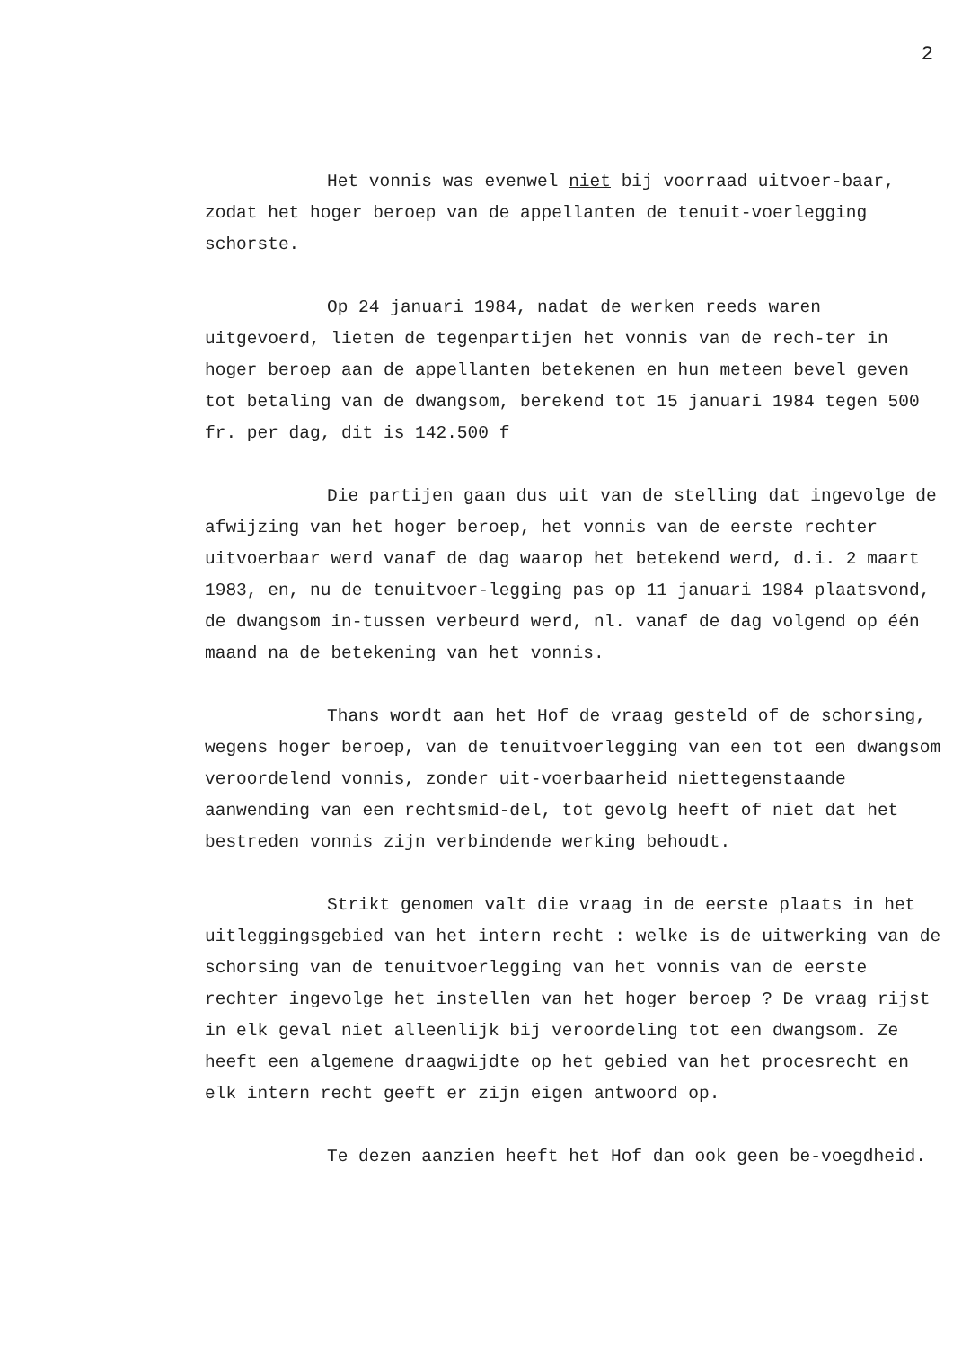2
Het vonnis was evenwel niet bij voorraad uitvoer-baar, zodat het hoger beroep van de appellanten de tenuit-voerlegging schorste.
Op 24 januari 1984, nadat de werken reeds waren uitgevoerd, lieten de tegenpartijen het vonnis van de rech-ter in hoger beroep aan de appellanten betekenen en hun meteen bevel geven tot betaling van de dwangsom, berekend tot 15 januari 1984 tegen 500 fr. per dag, dit is 142.500 f
Die partijen gaan dus uit van de stelling dat ingevolge de afwijzing van het hoger beroep, het vonnis van de eerste rechter uitvoerbaar werd vanaf de dag waarop het betekend werd, d.i. 2 maart 1983, en, nu de tenuitvoer-legging pas op 11 januari 1984 plaatsvond, de dwangsom in-tussen verbeurd werd, nl. vanaf de dag volgend op één maand na de betekening van het vonnis.
Thans wordt aan het Hof de vraag gesteld of de schorsing, wegens hoger beroep, van de tenuitvoerlegging van een tot een dwangsom veroordelend vonnis, zonder uit-voerbaarheid niettegenstaande aanwending van een rechtsmid-del, tot gevolg heeft of niet dat het bestreden vonnis zijn verbindende werking behoudt.
Strikt genomen valt die vraag in de eerste plaats in het uitleggingsgebied van het intern recht : welke is de uitwerking van de schorsing van de tenuitvoerlegging van het vonnis van de eerste rechter ingevolge het instellen van het hoger beroep ? De vraag rijst in elk geval niet alleenlijk bij veroordeling tot een dwangsom. Ze heeft een algemene draagwijdte op het gebied van het procesrecht en elk intern recht geeft er zijn eigen antwoord op.
Te dezen aanzien heeft het Hof dan ook geen be-voegdheid.